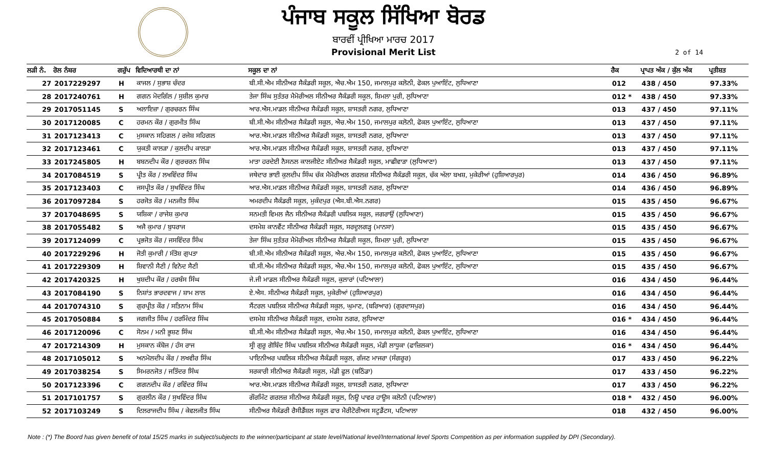ਪੰਜਾਬ ਸਕੂਲ ਸਿੱਖਿਆ ਬੋਰਡ
ਬਾਰਵੀਂ ਪ੍ਰੀਖਿਆ ਮਾਰਚ 2017
Provisional Merit List
2 of 14
| ਲੜੀ ਨੰ. | ਰੋਲ ਨੰਬਰ | ਗਰੁੱਪ | ਵਿਦਿਆਰਥੀ ਦਾ ਨਾਂ | ਸਕੂਲ ਦਾ ਨਾਂ | ਰੈਕ | ਪ੍ਰਾਪਤ ਅੰਕ / ਕੁੱਲ ਅੰਕ | ਪ੍ਰਤੀਸ਼ਤ |
| --- | --- | --- | --- | --- | --- | --- | --- |
| 27 | 2017229297 | H | ਕਾਜਲ / ਸੁਭਾਸ਼ ਚੰਦਰ | ਬੀ.ਸੀ.ਐਮ ਸੀਨੀਅਰ ਸੈਕੰਡਰੀ ਸਕੂਲ, ਐਚ.ਐਮ 150, ਜਮਾਲਪੁਰ ਕਲੋਨੀ, ਫੋਕਲ ਪੁਆਇੰਟ, ਲੁਧਿਆਣਾ | 012 | 438 / 450 | 97.33% |
| 28 | 2017240761 | H | ਗਗਨ ਮੋਦਗਿੱਲ / ਸੁਸ਼ੀਲ ਕੁਮਾਰ | ਤੇਜਾ ਸਿੰਘ ਸੁਤੰਤਰ ਮੈਮੋਰੀਅਲ ਸੀਨੀਅਰ ਸੈਕੰਡਰੀ ਸਕੂਲ, ਸ਼ਿਮਲਾ ਪੁਰੀ, ਲੁਧਿਆਣਾ | 012 * | 438 / 450 | 97.33% |
| 29 | 2017051145 | S | ਅਲਾਇਜ਼ਾ / ਗੁਰਚਰਨ ਸਿੰਘ | ਆਰ.ਐਸ.ਮਾਡਲ ਸੀਨੀਅਰ ਸੈਕੰਡਰੀ ਸਕੂਲ, ਸ਼ਾਸਤਰੀ ਨਗਰ, ਲੁਧਿਆਣਾ | 013 | 437 / 450 | 97.11% |
| 30 | 2017120085 | C | ਹਰਮਨ ਕੌਰ / ਗੁਰਮੀਤ ਸਿੰਘ | ਬੀ.ਸੀ.ਐਮ ਸੀਨੀਅਰ ਸੈਕੰਡਰੀ ਸਕੂਲ, ਐਚ.ਐਮ 150, ਜਮਾਲਪੁਰ ਕਲੋਨੀ, ਫੋਕਲ ਪੁਆਇੰਟ, ਲੁਧਿਆਣਾ | 013 | 437 / 450 | 97.11% |
| 31 | 2017123413 | C | ਮੁਸਕਾਨ ਸਹਿਗਲ / ਰਜੇਸ਼ ਸਹਿਗਲ | ਆਰ.ਐਸ.ਮਾਡਲ ਸੀਨੀਅਰ ਸੈਕੰਡਰੀ ਸਕੂਲ, ਸ਼ਾਸਤਰੀ ਨਗਰ, ਲੁਧਿਆਣਾ | 013 | 437 / 450 | 97.11% |
| 32 | 2017123461 | C | ਯੁਕਤੀ ਕਾਲੜਾ / ਕੁਲਦੀਪ ਕਾਲੜਾ | ਆਰ.ਐਸ.ਮਾਡਲ ਸੀਨੀਅਰ ਸੈਕੰਡਰੀ ਸਕੂਲ, ਸ਼ਾਸਤਰੀ ਨਗਰ, ਲੁਧਿਆਣਾ | 013 | 437 / 450 | 97.11% |
| 33 | 2017245805 | H | ਬਬਨਦੀਪ ਕੌਰ / ਗੁਰਚਰਨ ਸਿੰਘ | ਮਾਤਾ ਹਰਦੇਈ ਨੈਸਨਲ ਕਾਲਜੀਏਟ ਸੀਨੀਅਰ ਸੈਕੰਡਰੀ ਸਕੂਲ, ਮਾਛੀਵਾੜਾ (ਲੁਧਿਆਣਾ) | 013 | 437 / 450 | 97.11% |
| 34 | 2017084519 | S | ਪ੍ਰੀਤ ਕੌਰ / ਲਖਵਿੰਦਰ ਸਿੰਘ | ਜਥੇਦਾਰ ਭਾਈ ਕੁਲਦੀਪ ਸਿੰਘ ਚੱਕ ਮੈਮੋਰੀਅਲ ਗਰਲਜ਼ ਸੀਨੀਅਰ ਸੈਕੰਡਰੀ ਸਕੂਲ, ਚੱਕ ਅੱਲਾ ਬਖਸ਼, ਮੁਕੇਰੀਆਂ (ਹੁਸ਼ਿਆਰਪੁਰ) | 014 | 436 / 450 | 96.89% |
| 35 | 2017123403 | C | ਜਸਪ੍ਰੀਤ ਕੌਰ / ਸੁਖਵਿੰਦਰ ਸਿੰਘ | ਆਰ.ਐਸ.ਮਾਡਲ ਸੀਨੀਅਰ ਸੈਕੰਡਰੀ ਸਕੂਲ, ਸ਼ਾਸਤਰੀ ਨਗਰ, ਲੁਧਿਆਣਾ | 014 | 436 / 450 | 96.89% |
| 36 | 2017097284 | S | ਹਰਜੋਤ ਕੌਰ / ਮਨਜੀਤ ਸਿੰਘ | ਅਮਰਦੀਪ ਸੈਕੰਡਰੀ ਸਕੂਲ, ਮੁਕੰਦਪੁਰ (ਐਸ.ਬੀ.ਐਸ.ਨਗਰ) | 015 | 435 / 450 | 96.67% |
| 37 | 2017048695 | S | ਯਸ਼ਿਕਾ / ਰਾਜੇਸ਼ ਕੁਮਾਰ | ਸਨਮਤੀ ਵਿਮਲ ਜੈਨ ਸੀਨੀਅਰ ਸੈਕੰਡਰੀ ਪਬਲਿਕ ਸਕੂਲ, ਜਗਰਾਉਂ (ਲੁਧਿਆਣਾ) | 015 | 435 / 450 | 96.67% |
| 38 | 2017055482 | S | ਅਜੈ ਕੁਮਾਰ / ਬੁਧਰਾਜ | ਦਸਮੇਸ਼ ਕਾਨਵੈਂਟ ਸੀਨੀਅਰ ਸੈਕੰਡਰੀ ਸਕੂਲ, ਸਰਦੂਲਗੜ੍ਹ (ਮਾਨਸਾ) | 015 | 435 / 450 | 96.67% |
| 39 | 2017124099 | C | ਪ੍ਰਭਜੋਤ ਕੌਰ / ਜਸਵਿੰਦਰ ਸਿੰਘ | ਤੇਜਾ ਸਿੰਘ ਸੁਤੰਤਰ ਮੈਮੋਰੀਅਲ ਸੀਨੀਅਰ ਸੈਕੰਡਰੀ ਸਕੂਲ, ਸ਼ਿਮਲਾ ਪੁਰੀ, ਲੁਧਿਆਣਾ | 015 | 435 / 450 | 96.67% |
| 40 | 2017229296 | H | ਜੋਤੀ ਕੁਮਾਰੀ / ਸੰਤੋਸ਼ ਗੁਪਤਾ | ਬੀ.ਸੀ.ਐਮ ਸੀਨੀਅਰ ਸੈਕੰਡਰੀ ਸਕੂਲ, ਐਚ.ਐਮ 150, ਜਮਾਲਪੁਰ ਕਲੋਨੀ, ਫੋਕਲ ਪੁਆਇੰਟ, ਲੁਧਿਆਣਾ | 015 | 435 / 450 | 96.67% |
| 41 | 2017229309 | H | ਸ਼ਿਵਾਨੀ ਸੈਣੀ / ਵਿਨੋਦ ਸੈਣੀ | ਬੀ.ਸੀ.ਐਮ ਸੀਨੀਅਰ ਸੈਕੰਡਰੀ ਸਕੂਲ, ਐਚ.ਐਮ 150, ਜਮਾਲਪੁਰ ਕਲੋਨੀ, ਫੋਕਲ ਪੁਆਇੰਟ, ਲੁਧਿਆਣਾ | 015 | 435 / 450 | 96.67% |
| 42 | 2017420325 | H | ਖੁਸ਼ਦੀਪ ਕੌਰ / ਹਰਬੰਸ ਸਿੰਘ | ਜੇ.ਜੀ ਮਾਡਲ ਸੀਨੀਅਰ ਸੈਕੰਡਰੀ ਸਕੂਲ, ਕੁਲਾਰਾਂ (ਪਟਿਆਲਾ) | 016 | 434 / 450 | 96.44% |
| 43 | 2017084190 | S | ਨਿਸ਼ਾਂਤ ਭਾਰਦਵਾਜ / ਸ਼ਾਮ ਲਾਲ | ਏ.ਐਸ. ਸੀਨੀਅਰ ਸੈਕੰਡਰੀ ਸਕੂਲ, ਮੁਕੇਰੀਆਂ (ਹੁਸ਼ਿਆਰਪੁਰ) | 016 | 434 / 450 | 96.44% |
| 44 | 2017074310 | S | ਗੁਰਪ੍ਰੀਤ ਕੌਰ / ਸਤਿਨਾਮ ਸਿੰਘ | ਸੈਂਟਰਲ ਪਬਲਿਕ ਸੀਨੀਅਰ ਸੈਕੰਡਰੀ ਸਕੂਲ, ਘੁਮਾਣ, (ਬਰਿਆਰ) (ਗੁਰਦਾਸਪੁਰ) | 016 | 434 / 450 | 96.44% |
| 45 | 2017050884 | S | ਜਗਜੀਤ ਸਿੰਘ / ਹਰਮਿੰਦਰ ਸਿੰਘ | ਦਸਮੇਸ਼ ਸੀਨੀਅਰ ਸੈਕੰਡਰੀ ਸਕੂਲ, ਦਸਮੇਸ਼ ਨਗਰ, ਲੁਧਿਆਣਾ | 016 * | 434 / 450 | 96.44% |
| 46 | 2017120096 | C | ਸੋਨਮ / ਮਨੀ ਭੂਸ਼ਣ ਸਿੰਘ | ਬੀ.ਸੀ.ਐਮ ਸੀਨੀਅਰ ਸੈਕੰਡਰੀ ਸਕੂਲ, ਐਚ.ਐਮ 150, ਜਮਾਲਪੁਰ ਕਲੋਨੀ, ਫੋਕਲ ਪੁਆਇੰਟ, ਲੁਧਿਆਣਾ | 016 | 434 / 450 | 96.44% |
| 47 | 2017214309 | H | ਮੁਸਕਾਨ ਕੰਬੋਜ / ਹੰਸ ਰਾਜ | ਸ੍ਰੀ ਗੁਰੂ ਗੋਬਿੰਦ ਸਿੰਘ ਪਬਲਿਕ ਸੀਨੀਅਰ ਸੈਕੰਡਰੀ ਸਕੂਲ, ਮੰਡੀ ਲਾਧੂਕਾ (ਫਾਜ਼ਿਲਕਾ) | 016 * | 434 / 450 | 96.44% |
| 48 | 2017105012 | S | ਅਨਮੋਲਦੀਪ ਕੌਰ / ਲਖਵੀਰ ਸਿੰਘ | ਪਾਇਨੀਅਰ ਪਬਲਿਕ ਸੀਨੀਅਰ ਸੈਕੰਡਰੀ ਸਕੂਲ, ਗੱਜਣ ਮਾਜਰਾ (ਸੰਗਰੂਰ) | 017 | 433 / 450 | 96.22% |
| 49 | 2017038254 | S | ਸਿਮਰਨਜੋਤ / ਜਤਿੰਦਰ ਸਿੰਘ | ਸਰਕਾਰੀ ਸੀਨੀਅਰ ਸੈਕੰਡਰੀ ਸਕੂਲ, ਮੰਡੀ ਫੂਲ (ਬਠਿੰਡਾ) | 017 | 433 / 450 | 96.22% |
| 50 | 2017123396 | C | ਗਗਨਦੀਪ ਕੌਰ / ਰਵਿੰਦਰ ਸਿੰਘ | ਆਰ.ਐਸ.ਮਾਡਲ ਸੀਨੀਅਰ ਸੈਕੰਡਰੀ ਸਕੂਲ, ਸ਼ਾਸਤਰੀ ਨਗਰ, ਲੁਧਿਆਣਾ | 017 | 433 / 450 | 96.22% |
| 51 | 2017101757 | S | ਗੁਰਲੀਨ ਕੌਰ / ਸੁਖਵਿੰਦਰ ਸਿੰਘ | ਗੌਰਮਿੰਟ ਗਰਲਜ਼ ਸੀਨੀਅਰ ਸੈਕੰਡਰੀ ਸਕੂਲ, ਨਿਊ ਪਾਵਰ ਹਾਊਸ ਕਲੋਨੀ (ਪਟਿਆਲਾ) | 018 * | 432 / 450 | 96.00% |
| 52 | 2017103249 | S | ਦਿਲਰਾਜਦੀਪ ਸਿੰਘ / ਕੇਵਲਜੀਤ ਸਿੰਘ | ਸੀਨੀਅਰ ਸੈਕੰਡਰੀ ਰੈਸੀਡੈਂਸ਼ਲ ਸਕੂਲ ਫਾਰ ਮੈਰੀਟੋਰੀਅਸ ਸਟੂਡੈਂਟਸ, ਪਟਿਆਲਾ | 018 | 432 / 450 | 96.00% |
Note : (*) The Boord has given benefit of total 15/25 marks in subject/subjects to the winner/participant at state level/National level/International level Sports Competition as per information supplied by DPI (Secondary).